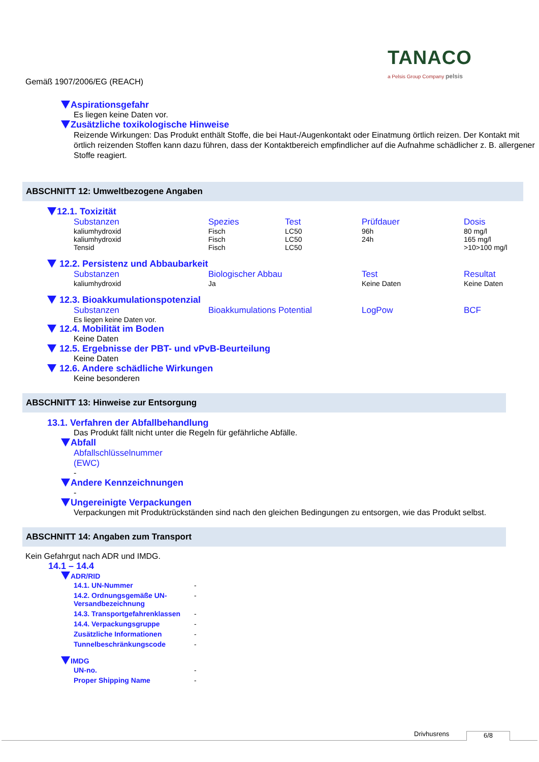TANACO
a Pelsis Group Company pelsis
Gemäß 1907/2006/EG (REACH)
Aspirationsgefahr
Es liegen keine Daten vor.
Zusätzliche toxikologische Hinweise
Reizende Wirkungen: Das Produkt enthält Stoffe, die bei Haut-/Augenkontakt oder Einatmung örtlich reizen. Der Kontakt mit örtlich reizenden Stoffen kann dazu führen, dass der Kontaktbereich empfindlicher auf die Aufnahme schädlicher z. B. allergener Stoffe reagiert.
ABSCHNITT 12: Umweltbezogene Angaben
12.1. Toxizität
| Substanzen | Spezies | Test | Prüfdauer | Dosis |
| --- | --- | --- | --- | --- |
| kaliumhydroxid | Fisch | LC50 | 96h | 80 mg/l |
| kaliumhydroxid | Fisch | LC50 | 24h | 165 mg/l |
| Tensid | Fisch | LC50 | | >10>100 mg/l |
12.2. Persistenz und Abbaubarkeit
| Substanzen | Biologischer Abbau | Test | Resultat |
| --- | --- | --- | --- |
| kaliumhydroxid | Ja | Keine Daten | Keine Daten |
12.3. Bioakkumulationspotenzial
| Substanzen | Bioakkumulations Potential | LogPow | BCF |
| --- | --- | --- | --- |
| Es liegen keine Daten vor. | | | |
12.4. Mobilität im Boden
Keine Daten
12.5. Ergebnisse der PBT- und vPvB-Beurteilung
Keine Daten
12.6. Andere schädliche Wirkungen
Keine besonderen
ABSCHNITT 13: Hinweise zur Entsorgung
13.1. Verfahren der Abfallbehandlung
Das Produkt fällt nicht unter die Regeln für gefährliche Abfälle.
Abfall
Abfallschlüsselnummer
(EWC)
-
Andere Kennzeichnungen
-
Ungereinigte Verpackungen
Verpackungen mit Produktrückständen sind nach den gleichen Bedingungen zu entsorgen, wie das Produkt selbst.
ABSCHNITT 14: Angaben zum Transport
Kein Gefahrgut nach ADR und IMDG.
14.1 – 14.4
ADR/RID
| 14.1. UN-Nummer | - |
| 14.2. Ordnungsgemäße UN-Versandbezeichnung | - |
| 14.3. Transportgefahrenklassen | - |
| 14.4. Verpackungsgruppe | - |
| Zusätzliche Informationen | - |
| Tunnelbeschränkungscode | - |
IMDG
| UN-no. | - |
| Proper Shipping Name | - |
Drivhusrens 6/8